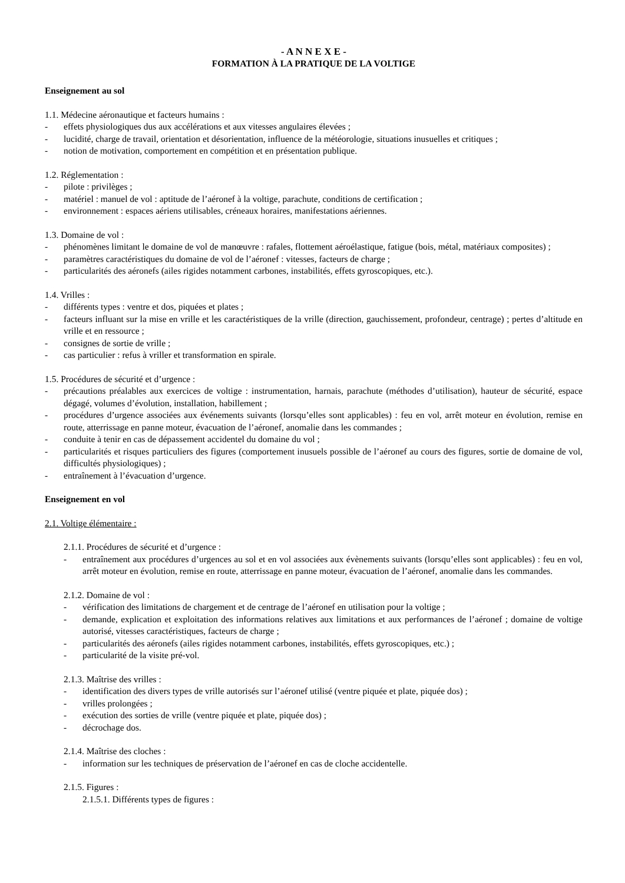- A N N E X E -
FORMATION À LA PRATIQUE DE LA VOLTIGE
Enseignement au sol
1.1. Médecine aéronautique et facteurs humains :
- effets physiologiques dus aux accélérations et aux vitesses angulaires élevées ;
- lucidité, charge de travail, orientation et désorientation, influence de la météorologie, situations inusuelles et critiques ;
- notion de motivation, comportement en compétition et en présentation publique.
1.2. Réglementation :
- pilote : privilèges ;
- matériel : manuel de vol : aptitude de l’aéronef à la voltige, parachute, conditions de certification ;
- environnement : espaces aériens utilisables, créneaux horaires, manifestations aériennes.
1.3. Domaine de vol :
- phénomènes limitant le domaine de vol de manœuvre : rafales, flottement aéroélastique, fatigue (bois, métal, matériaux composites) ;
- paramètres caractéristiques du domaine de vol de l’aéronef : vitesses, facteurs de charge ;
- particularités des aéronefs (ailes rigides notamment carbones, instabilités, effets gyroscopiques, etc.).
1.4. Vrilles :
- différents types : ventre et dos, piquées et plates ;
- facteurs influant sur la mise en vrille et les caractéristiques de la vrille (direction, gauchissement, profondeur, centrage) ; pertes d’altitude en vrille et en ressource ;
- consignes de sortie de vrille ;
- cas particulier : refus à vriller et transformation en spirale.
1.5. Procédures de sécurité et d’urgence :
- précautions préalables aux exercices de voltige : instrumentation, harnais, parachute (méthodes d’utilisation), hauteur de sécurité, espace dégagé, volumes d’évolution, installation, habillement ;
- procédures d’urgence associées aux événements suivants (lorsqu’elles sont applicables) : feu en vol, arrêt moteur en évolution, remise en route, atterrissage en panne moteur, évacuation de l’aéronef, anomalie dans les commandes ;
- conduite à tenir en cas de dépassement accidentel du domaine du vol ;
- particularités et risques particuliers des figures (comportement inusuels possible de l’aéronef au cours des figures, sortie de domaine de vol, difficultés physiologiques) ;
- entraînement à l’évacuation d’urgence.
Enseignement en vol
2.1. Voltige élémentaire :
2.1.1. Procédures de sécurité et d’urgence :
- entraînement aux procédures d’urgences au sol et en vol associées aux évènements suivants (lorsqu’elles sont applicables) : feu en vol, arrêt moteur en évolution, remise en route, atterrissage en panne moteur, évacuation de l’aéronef, anomalie dans les commandes.
2.1.2. Domaine de vol :
- vérification des limitations de chargement et de centrage de l’aéronef en utilisation pour la voltige ;
- demande, explication et exploitation des informations relatives aux limitations et aux performances de l’aéronef ; domaine de voltige autorisé, vitesses caractéristiques, facteurs de charge ;
- particularités des aéronefs (ailes rigides notamment carbones, instabilités, effets gyroscopiques, etc.) ;
- particularité de la visite pré-vol.
2.1.3. Maîtrise des vrilles :
- identification des divers types de vrille autorisés sur l’aéronef utilisé (ventre piquée et plate, piquée dos) ;
- vrilles prolongées ;
- exécution des sorties de vrille (ventre piquée et plate, piquée dos) ;
- décrochage dos.
2.1.4. Maîtrise des cloches :
- information sur les techniques de préservation de l’aéronef en cas de cloche accidentelle.
2.1.5. Figures :
2.1.5.1. Différents types de figures :